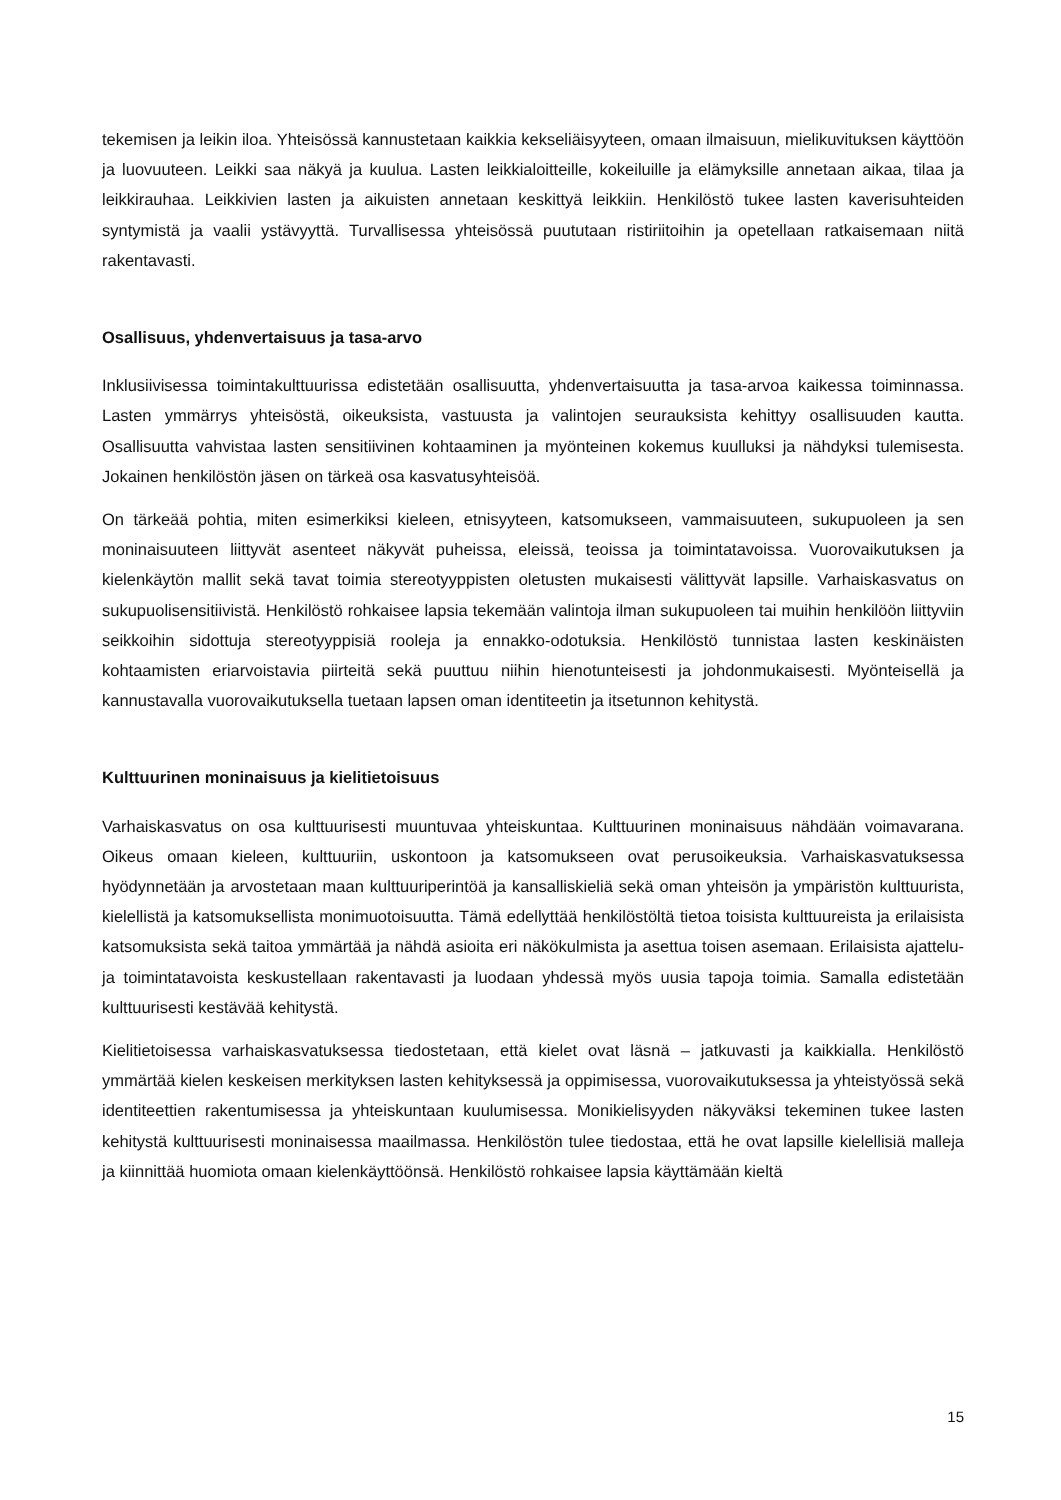tekemisen ja leikin iloa. Yhteisössä kannustetaan kaikkia kekseliäisyyteen, omaan ilmaisuun, mielikuvituksen käyttöön ja luovuuteen. Leikki saa näkyä ja kuulua. Lasten leikkialoitteille, kokeiluille ja elämyksille annetaan aikaa, tilaa ja leikkirauhaa. Leikkivien lasten ja aikuisten annetaan keskittyä leikkiin. Henkilöstö tukee lasten kaverisuhteiden syntymistä ja vaalii ystävyyttä. Turvallisessa yhteisössä puututaan ristiriitoihin ja opetellaan ratkaisemaan niitä rakentavasti.
Osallisuus, yhdenvertaisuus ja tasa-arvo
Inklusiivisessa toimintakulttuurissa edistetään osallisuutta, yhdenvertaisuutta ja tasa-arvoa kaikessa toiminnassa. Lasten ymmärrys yhteisöstä, oikeuksista, vastuusta ja valintojen seurauksista kehittyy osallisuuden kautta. Osallisuutta vahvistaa lasten sensitiivinen kohtaaminen ja myönteinen kokemus kuulluksi ja nähdyksi tulemisesta. Jokainen henkilöstön jäsen on tärkeä osa kasvatusyhteisöä.
On tärkeää pohtia, miten esimerkiksi kieleen, etnisyyteen, katsomukseen, vammaisuuteen, sukupuoleen ja sen moninaisuuteen liittyvät asenteet näkyvät puheissa, eleissä, teoissa ja toimintatavoissa. Vuorovaikutuksen ja kielenkäytön mallit sekä tavat toimia stereotyyppisten oletusten mukaisesti välittyvät lapsille. Varhaiskasvatus on sukupuolisensitiivistä. Henkilöstö rohkaisee lapsia tekemään valintoja ilman sukupuoleen tai muihin henkilöön liittyviin seikkoihin sidottuja stereotyyppisiä rooleja ja ennakko-odotuksia. Henkilöstö tunnistaa lasten keskinäisten kohtaamisten eriarvoistavia piirteitä sekä puuttuu niihin hienotunteisesti ja johdonmukaisesti. Myönteisellä ja kannustavalla vuorovaikutuksella tuetaan lapsen oman identiteetin ja itsetunnon kehitystä.
Kulttuurinen moninaisuus ja kielitietoisuus
Varhaiskasvatus on osa kulttuurisesti muuntuvaa yhteiskuntaa. Kulttuurinen moninaisuus nähdään voimavarana. Oikeus omaan kieleen, kulttuuriin, uskontoon ja katsomukseen ovat perusoikeuksia. Varhaiskasvatuksessa hyödynnetään ja arvostetaan maan kulttuuriperintöä ja kansalliskieliä sekä oman yhteisön ja ympäristön kulttuurista, kielellistä ja katsomuksellista monimuotoisuutta. Tämä edellyttää henkilöstöltä tietoa toisista kulttuureista ja erilaisista katsomuksista sekä taitoa ymmärtää ja nähdä asioita eri näkökulmista ja asettua toisen asemaan. Erilaisista ajattelu- ja toimintatavoista keskustellaan rakentavasti ja luodaan yhdessä myös uusia tapoja toimia. Samalla edistetään kulttuurisesti kestävää kehitystä.
Kielitietoisessa varhaiskasvatuksessa tiedostetaan, että kielet ovat läsnä – jatkuvasti ja kaikkialla. Henkilöstö ymmärtää kielen keskeisen merkityksen lasten kehityksessä ja oppimisessa, vuorovaikutuksessa ja yhteistyössä sekä identiteettien rakentumisessa ja yhteiskuntaan kuulumisessa. Monikielisyyden näkyväksi tekeminen tukee lasten kehitystä kulttuurisesti moninaisessa maailmassa. Henkilöstön tulee tiedostaa, että he ovat lapsille kielellisiä malleja ja kiinnittää huomiota omaan kielenkäyttöönsä. Henkilöstö rohkaisee lapsia käyttämään kieltä
15